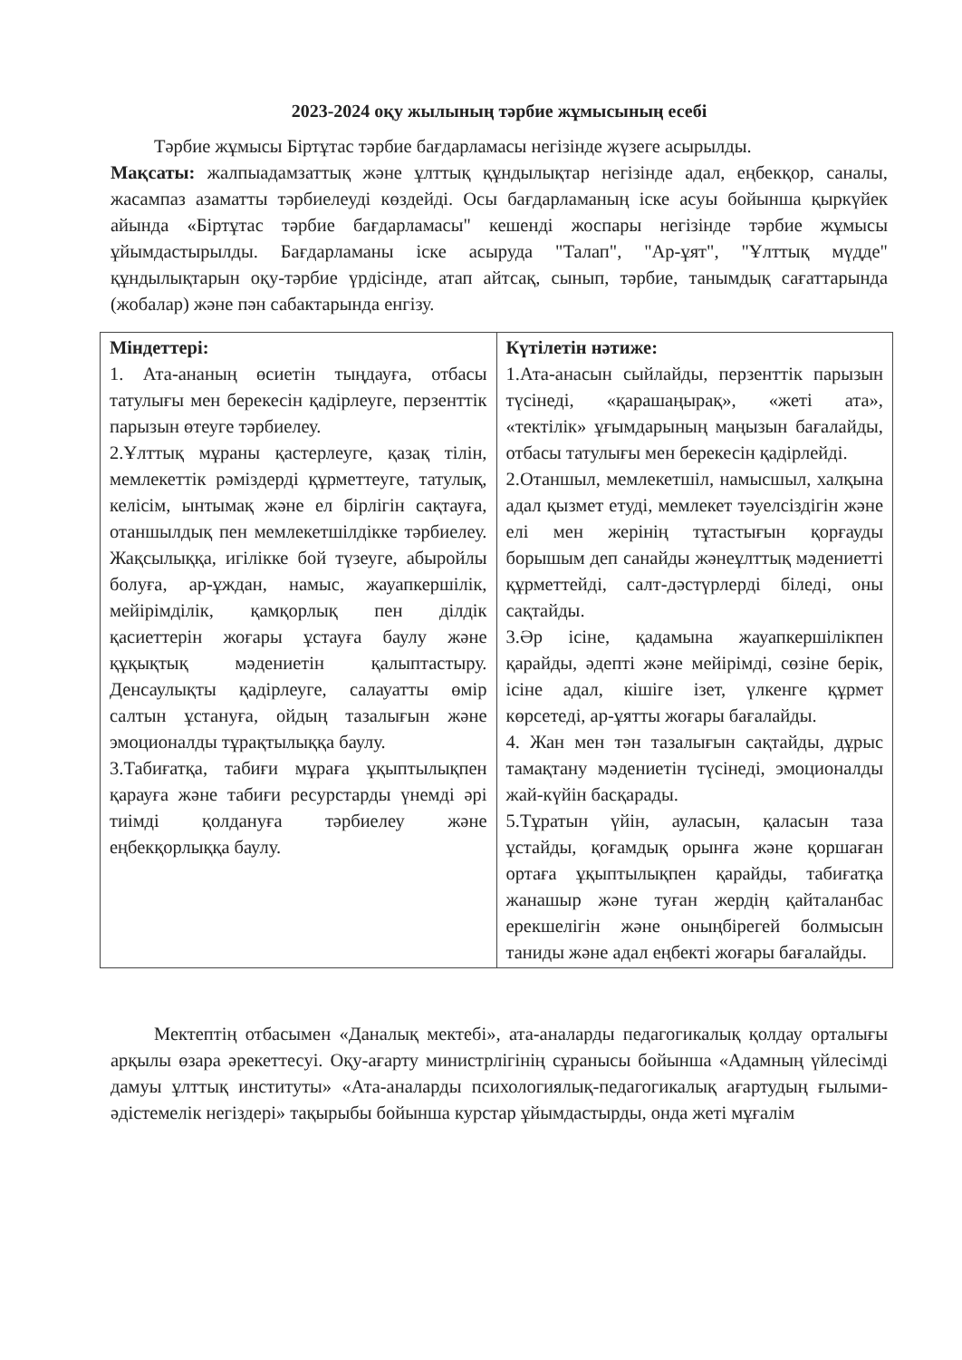2023-2024 оқу жылының тәрбие жұмысының есебі
Тәрбие жұмысы Біртұтас тәрбие бағдарламасы негізінде жүзеге асырылды.
Мақсаты: жалпыадамзаттық және ұлттық құндылықтар негізінде адал, еңбекқор, саналы, жасампаз азаматты тәрбиелеуді көздейді. Осы бағдарламаның іске асуы бойынша қыркүйек айында «Біртұтас тәрбие бағдарламасы" кешенді жоспары негізінде тәрбие жұмысы ұйымдастырылды. Бағдарламаны іске асыруда "Талап", "Ар-ұят", "Ұлттық мүдде" құндылықтарын оқу-тәрбие үрдісінде, атап айтсақ, сынып, тәрбие, танымдық сағаттарында (жобалар) және пән сабактарында енгізу.
| Міндеттері: 1. Ата-ананың өсиетін тыңдауға, отбасы татулығы мен берекесін қадірлеуге, перзенттік парызын өтеуге тәрбиелеу. 2.Ұлттық мұраны қастерлеуге, қазақ тілін, мемлекеттік рәміздерді құрметтеуге, татулық, келісім, ынтымақ және ел бірлігін сақтауға, отаншылдық пен мемлекетшілдікке тәрбиелеу. Жақсылыққа, игілікке бой түзеуге, абыройлы болуға, ар-ұждан, намыс, жауапкершілік, мейірімділік, қамқорлық пен ділдік қасиеттерін жоғары ұстауға баулу және құқықтық мәдениетін қалыптастыру. Денсаулықты қадірлеуге, салауатты өмір салтын ұстануға, ойдың тазалығын және эмоционалды тұрақтылыққа баулу. 3.Табиғатқа, табиғи мұраға ұқыптылықпен қарауға және табиғи ресурстарды үнемді әрі тиімді қолдануға тәрбиелеу және еңбекқорлыққа баулу. | Күтілетін нәтиже: 1.Ата-анасын сыйлайды, перзенттік парызын түсінеді, «қарашаңырақ», «жеті ата», «тектілік» ұғымдарының маңызын бағалайды, отбасы татулығы мен берекесін қадірлейді. 2.Отаншыл, мемлекетшіл, намысшыл, халқына адал қызмет етуді, мемлекет тәуелсіздігін және елі мен жерінің тұтастығын қорғауды борышым деп санайды жәнеұлттық мәдениетті құрметтейді, салт-дәстүрлерді біледі, оны сақтайды. 3.Әр ісіне, қадамына жауапкершілікпен қарайды, әдепті және мейірімді, сөзіне берік, ісіне адал, кішіге ізет, үлкенге құрмет көрсетеді, ар-ұятты жоғары бағалайды. 4. Жан мен тән тазалығын сақтайды, дұрыс тамақтану мәдениетін түсінеді, эмоционалды жай-күйін басқарады. 5.Тұратын үйін, ауласын, қаласын таза ұстайды, қоғамдық орынға және қоршаған ортаға ұқыптылықпен қарайды, табиғатқа жанашыр және туған жердің қайталанбас ерекшелігін және оныңбірегей болмысын таниды және адал еңбекті жоғары бағалайды. |
Мектептің отбасымен «Даналық мектебі», ата-аналарды педагогикалық қолдау орталығы арқылы өзара әрекеттесуі. Оқу-ағарту министрлігінің сұранысы бойынша «Адамның үйлесімді дамуы ұлттық институты» «Ата-аналарды психологиялық-педагогикалық ағартудың ғылыми-әдістемелік негіздері» тақырыбы бойынша курстар ұйымдастырды, онда жеті мұғалім